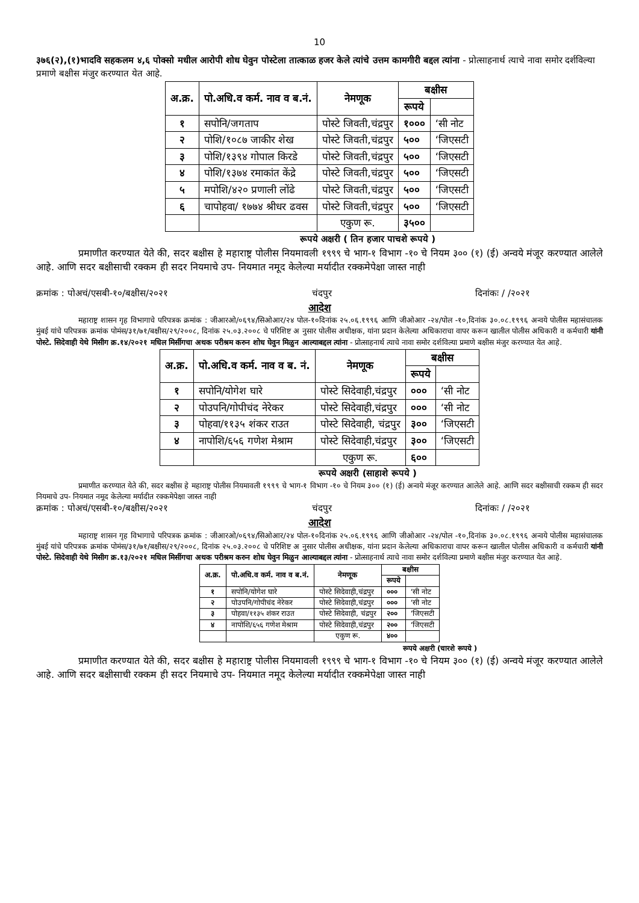10
३७६(२),(१)भादवि सहकलम ४,६ पोक्सो मधील आरोपी शोध घेवुन पोस्टेला तात्काळ हजर केले त्यांचे उत्तम कामगीरी बद्दल त्यांना - प्रोत्साहनार्थ त्याचे नावा समोर दर्शविल्या प्रमाणे बक्षीस मंजुर करण्यात येत आहे.
| अ.क्र. | पो.अधि.व कर्म. नाव व ब.नं. | नेमणूक | बक्षीस | |
| --- | --- | --- | --- | --- |
| | | | रूपये | |
| १ | सपोनि/जगताप | पोस्टे जिवती,चंद्रपुर | १००० | ‘सी नोट |
| २ | पोशि/१०८७ जाकीर शेख | पोस्टे जिवती,चंद्रपुर | ५०० | ‘जिएसटी |
| ३ | पोशि/१३९४ गोपाल किरडे | पोस्टे जिवती,चंद्रपुर | ५०० | ‘जिएसटी |
| ४ | पोशि/१३७४ रमाकांत केंद्रे | पोस्टे जिवती,चंद्रपुर | ५०० | ‘जिएसटी |
| ५ | मपोशि/४२० प्रणाली लोंढे | पोस्टे जिवती,चंद्रपुर | ५०० | ‘जिएसटी |
| ६ | चापोहवा/ १७७४ श्रीधर ढवस | पोस्टे जिवती,चंद्रपुर | ५०० | ‘जिएसटी |
| | | एकुण रू. | ३५०० | |
रूपये अक्षरी ( तिन हजार पाचशे रूपये )
प्रमाणीत करण्यात येते की, सदर बक्षीस हे महाराष्ट्र पोलीस नियमावली १९९९ चे भाग-१ विभाग -१० चे नियम ३०० (१) (ई) अन्वये मंजूर करण्यात आलेले आहे. आणि सदर बक्षीसाची रक्कम ही सदर नियमाचे उप- नियमात नमूद केलेल्या मर्यादीत रक्कमेपेक्षा जास्त नाही
क्रमांक : पोअचं/एसबी-१०/बक्षीस/२०२१ चंदपुर दिनांकः / /२०२१
आदेश
महाराष्ट्र शासन गृह विभागाचे परिपत्रक क्रमांक : जीआरओ/०६९४/सिओआर/२४ पोल-१०दिनांक २५.०६.१९९६ आणि जीओआर -२४/पोल -१०,दिनांक ३०.०८.१९९६ अन्वये पोलीस महासंचालक मुंबई यांचे परिपत्रक क्रमांक पोमंस/३१/७१/बक्षीस/२९/२००८, दिनांक २५.०३.२००८ चे परिशिष्ट अ नुसार पोलीस अधीक्षक, यांना प्रदान केलेल्या अधिकाराचा वापर करून खालील पोलीस अधिकारी व कर्मचारी यांनी पोस्टे. सिदेवाही येथे मिसीग क्र.१४/२०२१ मधिल मिसींगचा अथक परीश्रम करुन शोध घेवुन मिळुन आल्याबद्दल त्यांना - प्रोत्साहनार्थ त्याचे नावा समोर दर्शविल्या प्रमाणे बक्षीस मंजुर करण्यात येत आहे.
| अ.क्र. | पो.अधि.व कर्म. नाव व ब. नं. | नेमणूक | बक्षीस | |
| --- | --- | --- | --- | --- |
| | | | रूपये | |
| १ | सपोनि/योगेश घारे | पोस्टे सिदेवाही,चंद्रपुर | ००० | ‘सी नोट |
| २ | पोउपनि/गोपीचंद नेरेकर | पोस्टे सिदेवाही,चंद्रपुर | ००० | ‘सी नोट |
| ३ | पोहवा/११३५ शंकर राउत | पोस्टे सिदेवाही, चंद्रपुर | ३०० | ‘जिएसटी |
| ४ | नापोशि/६५६ गणेश मेश्राम | पोस्टे सिदेवाही,चंद्रपुर | ३०० | ‘जिएसटी |
| | | एकुण रू. | ६०० | |
रूपये अक्षरी (साहाशे रूपये )
प्रमाणीत करण्यात येते की, सदर बक्षीस हे महाराष्ट्र पोलीस नियमावली १९९९ चे भाग-१ विभाग -१० चे नियम ३०० (१) (ई) अन्वये मंजूर करण्यात आलेले आहे. आणि सदर बक्षीसाची रक्कम ही सदर नियमाचे उप- नियमात नमूद केलेल्या मर्यादीत रक्कमेपेक्षा जास्त नाही
क्रमांक : पोअचं/एसबी-१०/बक्षीस/२०२१ चंदपुर दिनांकः / /२०२१
आदेश
महाराष्ट्र शासन गृह विभागाचे परिपत्रक क्रमांक : जीआरओ/०६९४/सिओआर/२४ पोल-१०दिनांक २५.०६.१९९६ आणि जीओआर -२४/पोल -१०,दिनांक ३०.०८.१९९६ अन्वये पोलीस महासंचालक मुंबई यांचे परिपत्रक क्रमांक पोमंस/३१/७१/बक्षीस/२९/२००८, दिनांक २५.०३.२००८ चे परिशिष्ट अ नुसार पोलीस अधीक्षक, यांना प्रदान केलेल्या अधिकाराचा वापर करून खालील पोलीस अधिकारी व कर्मचारी यांनी पोस्टे. सिदेवाही येथे मिसीग क्र.१३/२०२१ मधिल मिसींगचा अथक परीश्रम करुन शोध घेवुन मिळुन आल्याबद्दल त्यांना - प्रोत्साहनार्थ त्याचे नावा समोर दर्शविल्या प्रमाणे बक्षीस मंजुर करण्यात येत आहे.
| अ.क्र. | पो.अधि.व कर्म. नाव व ब.नं. | नेमणूक | बक्षीस | |
| --- | --- | --- | --- | --- |
| | | | रूपये | |
| १ | सपोनि/योगेश घारे | पोस्टे सिदेवाही,चंद्रपुर | ००० | ‘सी नोट |
| २ | पोउपनि/गोपीचंद नेरेकर | पोस्टे सिदेवाही,चंद्रपुर | ००० | ‘सी नोट |
| ३ | पोहवा/११३५ शंकर राउत | पोस्टे सिदेवाही, चंद्रपुर | २०० | ‘जिएसटी |
| ४ | नापोशि/६५६ गणेश मेश्राम | पोस्टे सिदेवाही,चंद्रपुर | २०० | ‘जिएसटी |
| | | एकुण रू. | ४०० | |
रूपये अक्षरी (चारशे रूपये )
प्रमाणीत करण्यात येते की, सदर बक्षीस हे महाराष्ट्र पोलीस नियमावली १९९९ चे भाग-१ विभाग -१० चे नियम ३०० (१) (ई) अन्वये मंजूर करण्यात आलेले आहे. आणि सदर बक्षीसाची रक्कम ही सदर नियमाचे उप- नियमात नमूद केलेल्या मर्यादीत रक्कमेपेक्षा जास्त नाही